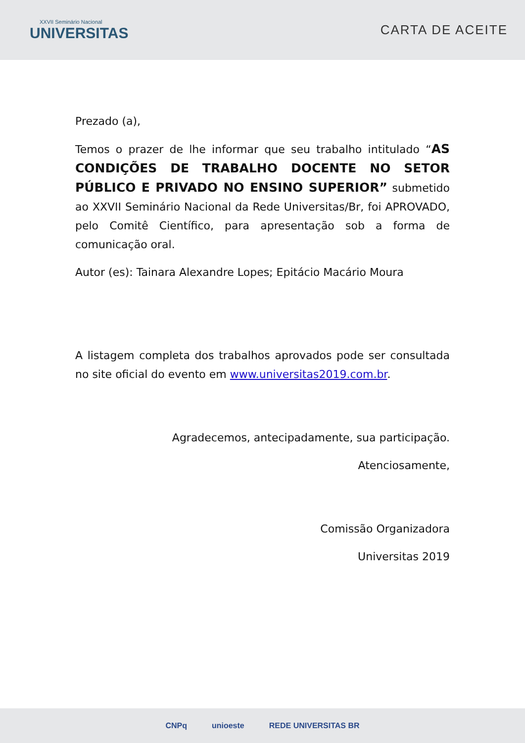XXVII Seminário Nacional
UNIVERSITAS
CARTA DE ACEITE
Prezado (a),
Temos o prazer de lhe informar que seu trabalho intitulado “AS CONDIÇÕES DE TRABALHO DOCENTE NO SETOR PÚBLICO E PRIVADO NO ENSINO SUPERIOR” submetido ao XXVII Seminário Nacional da Rede Universitas/Br, foi APROVADO, pelo Comitê Científico, para apresentação sob a forma de comunicação oral.
Autor (es): Tainara Alexandre Lopes; Epitácio Macário Moura
A listagem completa dos trabalhos aprovados pode ser consultada no site oficial do evento em www.universitas2019.com.br.
Agradecemos, antecipadamente, sua participação.
Atenciosamente,
Comissão Organizadora
Universitas 2019
CNPq unioeste REDE UNIVERSITAS BR